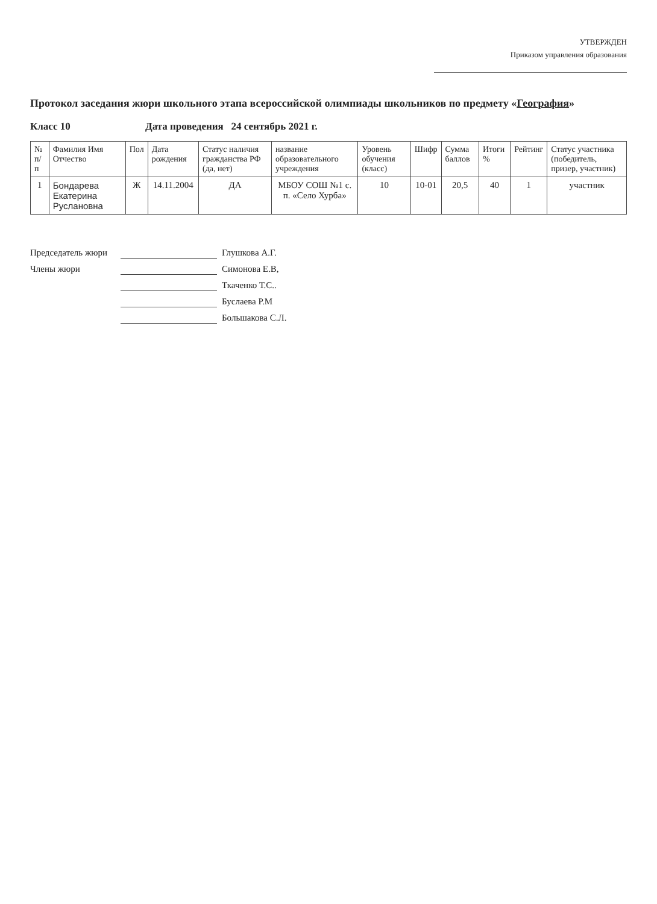УТВЕРЖДЕН
Приказом управления образования
Протокол заседания жюри школьного этапа всероссийской олимпиады школьников по предмету «География»
Класс 10 Дата проведения 24 сентябрь 2021 г.
| № п/п | Фамилия Имя Отчество | Пол | Дата рождения | Статус наличия гражданства РФ (да, нет) | название образовательного учреждения | Уровень обучения (класс) | Шифр | Сумма баллов | Итоги % | Рейтинг | Статус участника (победитель, призер, участник) |
| --- | --- | --- | --- | --- | --- | --- | --- | --- | --- | --- | --- |
| 1 | Бондарева Екатерина Руслановна | Ж | 14.11.2004 | ДА | МБОУ СОШ №1 с. п. «Село Хурба» | 10 | 10-01 | 20,5 | 40 | 1 | участник |
Председатель жюри Глушкова А.Г.
Члены жюри Симонова Е.В,
Ткаченко Т.С..
Буслаева Р.М
Большакова С.Л.